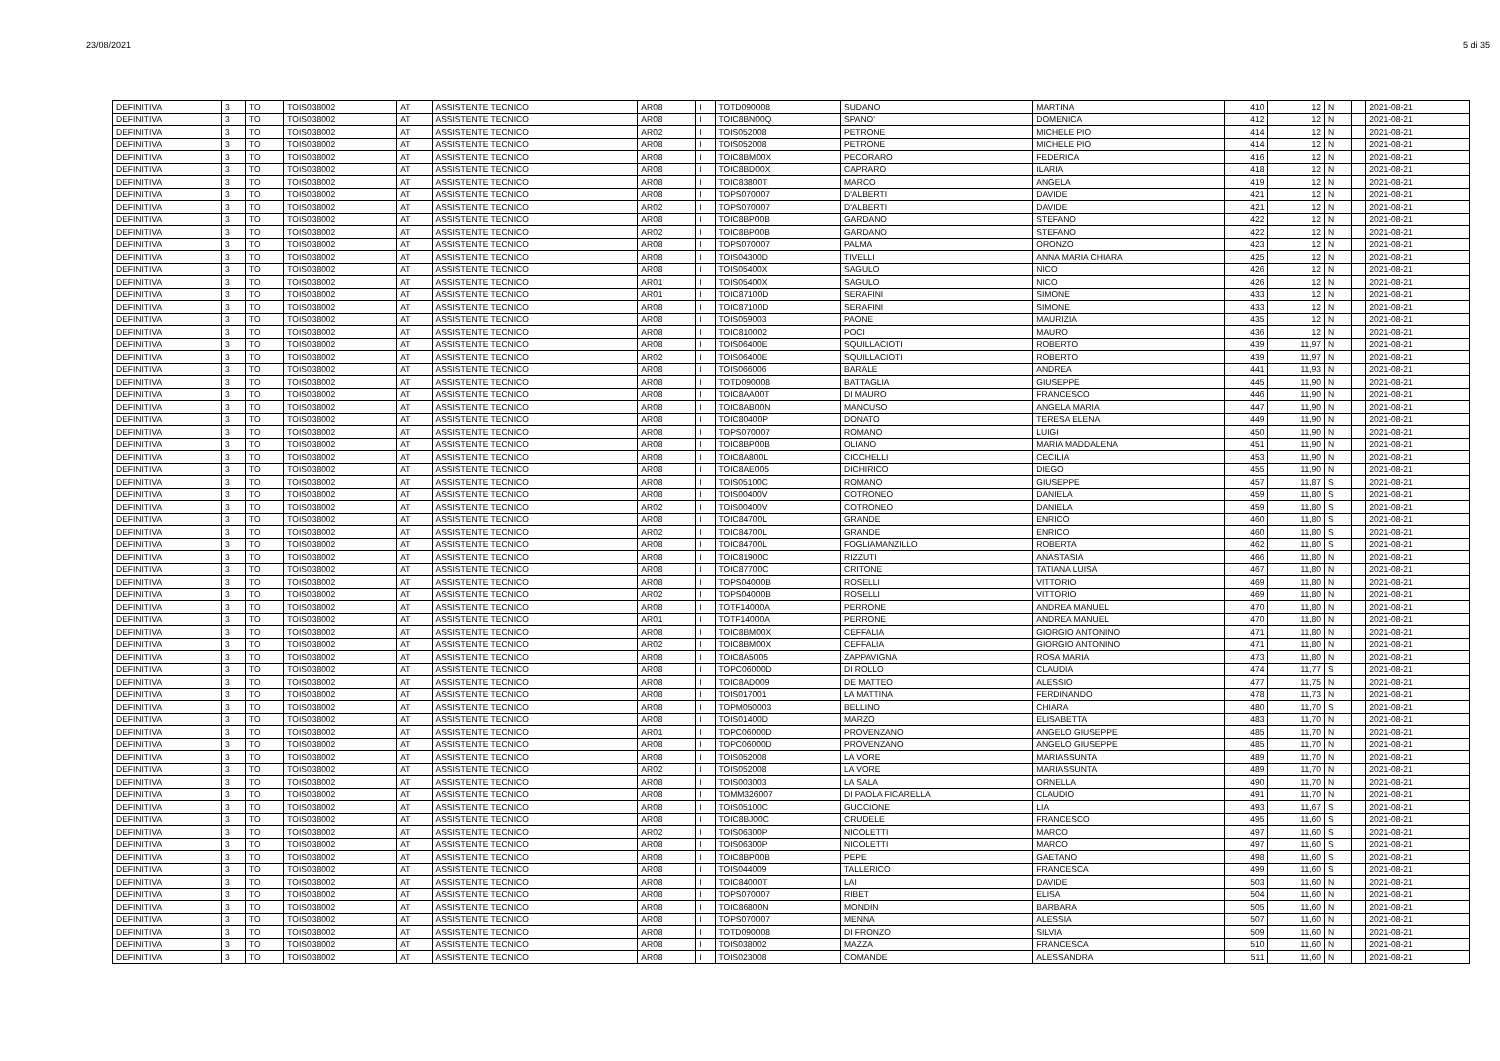23/08/2021 5 di 35
| DEFINITIVA | 3 | TO | TOIS038002 | AT | ASSISTENTE TECNICO | AR08 | I | TOTD090008 | SUDANO | MARTINA | 410 | 12 | N | | 2021-08-21 |
| DEFINITIVA | 3 | TO | TOIS038002 | AT | ASSISTENTE TECNICO | AR08 | I | TOIC8BN00Q | SPANO' | DOMENICA | 412 | 12 | N | | 2021-08-21 |
| DEFINITIVA | 3 | TO | TOIS038002 | AT | ASSISTENTE TECNICO | AR02 | I | TOIS052008 | PETRONE | MICHELE PIO | 414 | 12 | N | | 2021-08-21 |
| DEFINITIVA | 3 | TO | TOIS038002 | AT | ASSISTENTE TECNICO | AR08 | I | TOIS052008 | PETRONE | MICHELE PIO | 414 | 12 | N | | 2021-08-21 |
| DEFINITIVA | 3 | TO | TOIS038002 | AT | ASSISTENTE TECNICO | AR08 | I | TOIC8BM00X | PECORARO | FEDERICA | 416 | 12 | N | | 2021-08-21 |
| DEFINITIVA | 3 | TO | TOIS038002 | AT | ASSISTENTE TECNICO | AR08 | I | TOIC8BD00X | CAPRARO | ILARIA | 418 | 12 | N | | 2021-08-21 |
| DEFINITIVA | 3 | TO | TOIS038002 | AT | ASSISTENTE TECNICO | AR08 | I | TOIC83800T | MARCO | ANGELA | 419 | 12 | N | | 2021-08-21 |
| DEFINITIVA | 3 | TO | TOIS038002 | AT | ASSISTENTE TECNICO | AR08 | I | TOPS070007 | D'ALBERTI | DAVIDE | 421 | 12 | N | | 2021-08-21 |
| DEFINITIVA | 3 | TO | TOIS038002 | AT | ASSISTENTE TECNICO | AR02 | I | TOPS070007 | D'ALBERTI | DAVIDE | 421 | 12 | N | | 2021-08-21 |
| DEFINITIVA | 3 | TO | TOIS038002 | AT | ASSISTENTE TECNICO | AR08 | I | TOIC8BP00B | GARDANO | STEFANO | 422 | 12 | N | | 2021-08-21 |
| DEFINITIVA | 3 | TO | TOIS038002 | AT | ASSISTENTE TECNICO | AR02 | I | TOIC8BP00B | GARDANO | STEFANO | 422 | 12 | N | | 2021-08-21 |
| DEFINITIVA | 3 | TO | TOIS038002 | AT | ASSISTENTE TECNICO | AR08 | I | TOPS070007 | PALMA | ORONZO | 423 | 12 | N | | 2021-08-21 |
| DEFINITIVA | 3 | TO | TOIS038002 | AT | ASSISTENTE TECNICO | AR08 | I | TOIS04300D | TIVELLI | ANNA MARIA CHIARA | 425 | 12 | N | | 2021-08-21 |
| DEFINITIVA | 3 | TO | TOIS038002 | AT | ASSISTENTE TECNICO | AR08 | I | TOIS05400X | SAGULO | NICO | 426 | 12 | N | | 2021-08-21 |
| DEFINITIVA | 3 | TO | TOIS038002 | AT | ASSISTENTE TECNICO | AR01 | I | TOIS05400X | SAGULO | NICO | 426 | 12 | N | | 2021-08-21 |
| DEFINITIVA | 3 | TO | TOIS038002 | AT | ASSISTENTE TECNICO | AR01 | I | TOIC87100D | SERAFINI | SIMONE | 433 | 12 | N | | 2021-08-21 |
| DEFINITIVA | 3 | TO | TOIS038002 | AT | ASSISTENTE TECNICO | AR08 | I | TOIC87100D | SERAFINI | SIMONE | 433 | 12 | N | | 2021-08-21 |
| DEFINITIVA | 3 | TO | TOIS038002 | AT | ASSISTENTE TECNICO | AR08 | I | TOIS059003 | PAONE | MAURIZIA | 435 | 12 | N | | 2021-08-21 |
| DEFINITIVA | 3 | TO | TOIS038002 | AT | ASSISTENTE TECNICO | AR08 | I | TOIC810002 | POCI | MAURO | 436 | 12 | N | | 2021-08-21 |
| DEFINITIVA | 3 | TO | TOIS038002 | AT | ASSISTENTE TECNICO | AR08 | I | TOIS06400E | SQUILLACIOTI | ROBERTO | 439 | 11,97 | N | | 2021-08-21 |
| DEFINITIVA | 3 | TO | TOIS038002 | AT | ASSISTENTE TECNICO | AR02 | I | TOIS06400E | SQUILLACIOTI | ROBERTO | 439 | 11,97 | N | | 2021-08-21 |
| DEFINITIVA | 3 | TO | TOIS038002 | AT | ASSISTENTE TECNICO | AR08 | I | TOIS066006 | BARALE | ANDREA | 441 | 11,93 | N | | 2021-08-21 |
| DEFINITIVA | 3 | TO | TOIS038002 | AT | ASSISTENTE TECNICO | AR08 | I | TOTD090008 | BATTAGLIA | GIUSEPPE | 445 | 11,90 | N | | 2021-08-21 |
| DEFINITIVA | 3 | TO | TOIS038002 | AT | ASSISTENTE TECNICO | AR08 | I | TOIC8AA00T | DI MAURO | FRANCESCO | 446 | 11,90 | N | | 2021-08-21 |
| DEFINITIVA | 3 | TO | TOIS038002 | AT | ASSISTENTE TECNICO | AR08 | I | TOIC8AB00N | MANCUSO | ANGELA MARIA | 447 | 11,90 | N | | 2021-08-21 |
| DEFINITIVA | 3 | TO | TOIS038002 | AT | ASSISTENTE TECNICO | AR08 | I | TOIC80400P | DONATO | TERESA ELENA | 449 | 11,90 | N | | 2021-08-21 |
| DEFINITIVA | 3 | TO | TOIS038002 | AT | ASSISTENTE TECNICO | AR08 | I | TOPS070007 | ROMANO | LUIGI | 450 | 11,90 | N | | 2021-08-21 |
| DEFINITIVA | 3 | TO | TOIS038002 | AT | ASSISTENTE TECNICO | AR08 | I | TOIC8BP00B | OLIANO | MARIA MADDALENA | 451 | 11,90 | N | | 2021-08-21 |
| DEFINITIVA | 3 | TO | TOIS038002 | AT | ASSISTENTE TECNICO | AR08 | I | TOIC8A800L | CICCHELLI | CECILIA | 453 | 11,90 | N | | 2021-08-21 |
| DEFINITIVA | 3 | TO | TOIS038002 | AT | ASSISTENTE TECNICO | AR08 | I | TOIC8AE005 | DICHIRICO | DIEGO | 455 | 11,90 | N | | 2021-08-21 |
| DEFINITIVA | 3 | TO | TOIS038002 | AT | ASSISTENTE TECNICO | AR08 | I | TOIS05100C | ROMANO | GIUSEPPE | 457 | 11,87 | S | | 2021-08-21 |
| DEFINITIVA | 3 | TO | TOIS038002 | AT | ASSISTENTE TECNICO | AR08 | I | TOIS00400V | COTRONEO | DANIELA | 459 | 11,80 | S | | 2021-08-21 |
| DEFINITIVA | 3 | TO | TOIS038002 | AT | ASSISTENTE TECNICO | AR02 | I | TOIS00400V | COTRONEO | DANIELA | 459 | 11,80 | S | | 2021-08-21 |
| DEFINITIVA | 3 | TO | TOIS038002 | AT | ASSISTENTE TECNICO | AR08 | I | TOIC84700L | GRANDE | ENRICO | 460 | 11,80 | S | | 2021-08-21 |
| DEFINITIVA | 3 | TO | TOIS038002 | AT | ASSISTENTE TECNICO | AR02 | I | TOIC84700L | GRANDE | ENRICO | 460 | 11,80 | S | | 2021-08-21 |
| DEFINITIVA | 3 | TO | TOIS038002 | AT | ASSISTENTE TECNICO | AR08 | I | TOIC84700L | FOGLIAMANZILLO | ROBERTA | 462 | 11,80 | S | | 2021-08-21 |
| DEFINITIVA | 3 | TO | TOIS038002 | AT | ASSISTENTE TECNICO | AR08 | I | TOIC81900C | RIZZUTI | ANASTASIA | 466 | 11,80 | N | | 2021-08-21 |
| DEFINITIVA | 3 | TO | TOIS038002 | AT | ASSISTENTE TECNICO | AR08 | I | TOIC87700C | CRITONE | TATIANA LUISA | 467 | 11,80 | N | | 2021-08-21 |
| DEFINITIVA | 3 | TO | TOIS038002 | AT | ASSISTENTE TECNICO | AR08 | I | TOPS04000B | ROSELLI | VITTORIO | 469 | 11,80 | N | | 2021-08-21 |
| DEFINITIVA | 3 | TO | TOIS038002 | AT | ASSISTENTE TECNICO | AR02 | I | TOPS04000B | ROSELLI | VITTORIO | 469 | 11,80 | N | | 2021-08-21 |
| DEFINITIVA | 3 | TO | TOIS038002 | AT | ASSISTENTE TECNICO | AR08 | I | TOTF14000A | PERRONE | ANDREA MANUEL | 470 | 11,80 | N | | 2021-08-21 |
| DEFINITIVA | 3 | TO | TOIS038002 | AT | ASSISTENTE TECNICO | AR01 | I | TOTF14000A | PERRONE | ANDREA MANUEL | 470 | 11,80 | N | | 2021-08-21 |
| DEFINITIVA | 3 | TO | TOIS038002 | AT | ASSISTENTE TECNICO | AR08 | I | TOIC8BM00X | CEFFALIA | GIORGIO ANTONINO | 471 | 11,80 | N | | 2021-08-21 |
| DEFINITIVA | 3 | TO | TOIS038002 | AT | ASSISTENTE TECNICO | AR02 | I | TOIC8BM00X | CEFFALIA | GIORGIO ANTONINO | 471 | 11,80 | N | | 2021-08-21 |
| DEFINITIVA | 3 | TO | TOIS038002 | AT | ASSISTENTE TECNICO | AR08 | I | TOIC8A5005 | ZAPPAVIGNA | ROSA MARIA | 473 | 11,80 | N | | 2021-08-21 |
| DEFINITIVA | 3 | TO | TOIS038002 | AT | ASSISTENTE TECNICO | AR08 | I | TOPC06000D | DI ROLLO | CLAUDIA | 474 | 11,77 | S | | 2021-08-21 |
| DEFINITIVA | 3 | TO | TOIS038002 | AT | ASSISTENTE TECNICO | AR08 | I | TOIC8AD009 | DE MATTEO | ALESSIO | 477 | 11,75 | N | | 2021-08-21 |
| DEFINITIVA | 3 | TO | TOIS038002 | AT | ASSISTENTE TECNICO | AR08 | I | TOIS017001 | LA MATTINA | FERDINANDO | 478 | 11,73 | N | | 2021-08-21 |
| DEFINITIVA | 3 | TO | TOIS038002 | AT | ASSISTENTE TECNICO | AR08 | I | TOPM050003 | BELLINO | CHIARA | 480 | 11,70 | S | | 2021-08-21 |
| DEFINITIVA | 3 | TO | TOIS038002 | AT | ASSISTENTE TECNICO | AR08 | I | TOIS01400D | MARZO | ELISABETTA | 483 | 11,70 | N | | 2021-08-21 |
| DEFINITIVA | 3 | TO | TOIS038002 | AT | ASSISTENTE TECNICO | AR01 | I | TOPC06000D | PROVENZANO | ANGELO GIUSEPPE | 485 | 11,70 | N | | 2021-08-21 |
| DEFINITIVA | 3 | TO | TOIS038002 | AT | ASSISTENTE TECNICO | AR08 | I | TOPC06000D | PROVENZANO | ANGELO GIUSEPPE | 485 | 11,70 | N | | 2021-08-21 |
| DEFINITIVA | 3 | TO | TOIS038002 | AT | ASSISTENTE TECNICO | AR08 | I | TOIS052008 | LA VORE | MARIASSUNTA | 489 | 11,70 | N | | 2021-08-21 |
| DEFINITIVA | 3 | TO | TOIS038002 | AT | ASSISTENTE TECNICO | AR02 | I | TOIS052008 | LA VORE | MARIASSUNTA | 489 | 11,70 | N | | 2021-08-21 |
| DEFINITIVA | 3 | TO | TOIS038002 | AT | ASSISTENTE TECNICO | AR08 | I | TOIS003003 | LA SALA | ORNELLA | 490 | 11,70 | N | | 2021-08-21 |
| DEFINITIVA | 3 | TO | TOIS038002 | AT | ASSISTENTE TECNICO | AR08 | I | TOMM326007 | DI PAOLA FICARELLA | CLAUDIO | 491 | 11,70 | N | | 2021-08-21 |
| DEFINITIVA | 3 | TO | TOIS038002 | AT | ASSISTENTE TECNICO | AR08 | I | TOIS05100C | GUCCIONE | LIA | 493 | 11,67 | S | | 2021-08-21 |
| DEFINITIVA | 3 | TO | TOIS038002 | AT | ASSISTENTE TECNICO | AR08 | I | TOIC8BJ00C | CRUDELE | FRANCESCO | 495 | 11,60 | S | | 2021-08-21 |
| DEFINITIVA | 3 | TO | TOIS038002 | AT | ASSISTENTE TECNICO | AR02 | I | TOIS06300P | NICOLETTI | MARCO | 497 | 11,60 | S | | 2021-08-21 |
| DEFINITIVA | 3 | TO | TOIS038002 | AT | ASSISTENTE TECNICO | AR08 | I | TOIS06300P | NICOLETTI | MARCO | 497 | 11,60 | S | | 2021-08-21 |
| DEFINITIVA | 3 | TO | TOIS038002 | AT | ASSISTENTE TECNICO | AR08 | I | TOIC8BP00B | PEPE | GAETANO | 498 | 11,60 | S | | 2021-08-21 |
| DEFINITIVA | 3 | TO | TOIS038002 | AT | ASSISTENTE TECNICO | AR08 | I | TOIS044009 | TALLERICO | FRANCESCA | 499 | 11,60 | S | | 2021-08-21 |
| DEFINITIVA | 3 | TO | TOIS038002 | AT | ASSISTENTE TECNICO | AR08 | I | TOIC84000T | LAI | DAVIDE | 503 | 11,60 | N | | 2021-08-21 |
| DEFINITIVA | 3 | TO | TOIS038002 | AT | ASSISTENTE TECNICO | AR08 | I | TOPS070007 | RIBET | ELISA | 504 | 11,60 | N | | 2021-08-21 |
| DEFINITIVA | 3 | TO | TOIS038002 | AT | ASSISTENTE TECNICO | AR08 | I | TOIC86800N | MONDIN | BARBARA | 505 | 11,60 | N | | 2021-08-21 |
| DEFINITIVA | 3 | TO | TOIS038002 | AT | ASSISTENTE TECNICO | AR08 | I | TOPS070007 | MENNA | ALESSIA | 507 | 11,60 | N | | 2021-08-21 |
| DEFINITIVA | 3 | TO | TOIS038002 | AT | ASSISTENTE TECNICO | AR08 | I | TOTD090008 | DI FRONZO | SILVIA | 509 | 11,60 | N | | 2021-08-21 |
| DEFINITIVA | 3 | TO | TOIS038002 | AT | ASSISTENTE TECNICO | AR08 | I | TOIS038002 | MAZZA | FRANCESCA | 510 | 11,60 | N | | 2021-08-21 |
| DEFINITIVA | 3 | TO | TOIS038002 | AT | ASSISTENTE TECNICO | AR08 | I | TOIS023008 | COMANDE | ALESSANDRA | 511 | 11,60 | N | | 2021-08-21 |